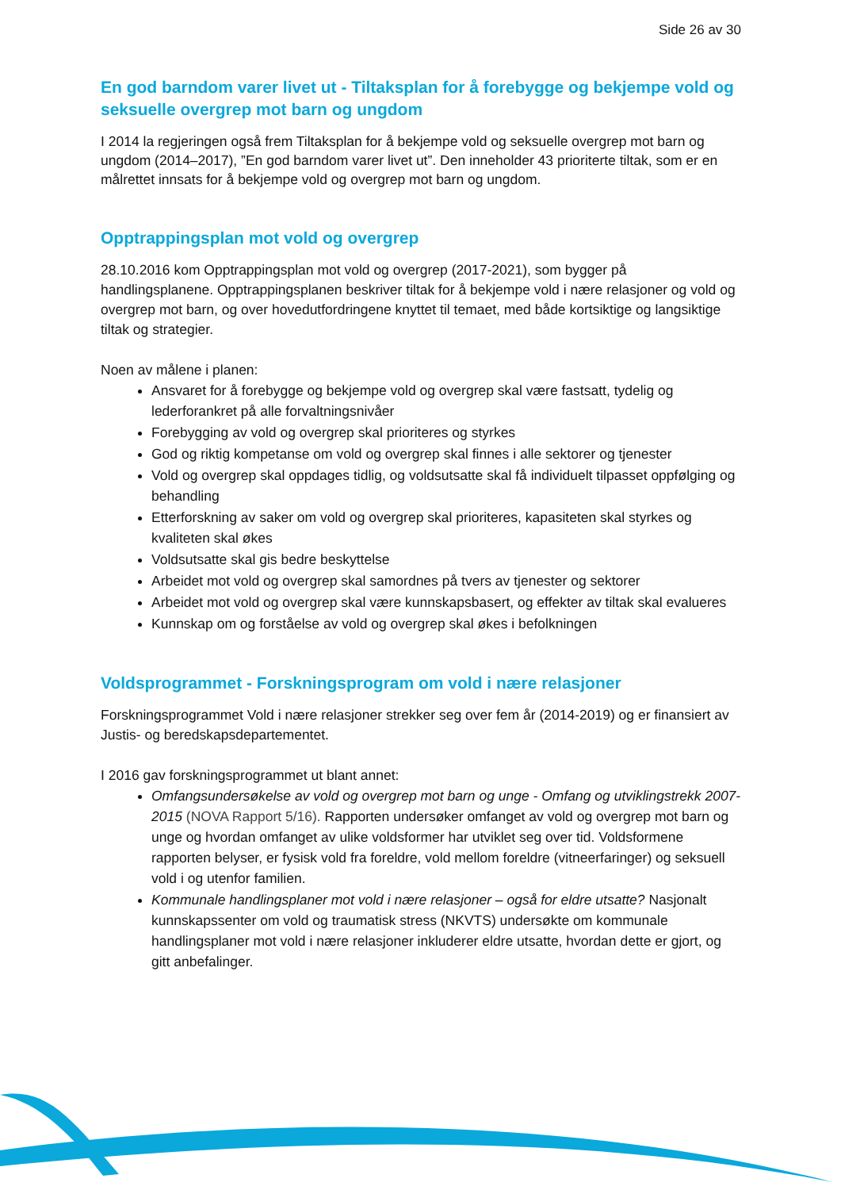Side 26 av 30
En god barndom varer livet ut - Tiltaksplan for å forebygge og bekjempe vold og seksuelle overgrep mot barn og ungdom
I 2014 la regjeringen også frem Tiltaksplan for å bekjempe vold og seksuelle overgrep mot barn og ungdom (2014–2017), ”En god barndom varer livet ut”. Den inneholder 43 prioriterte tiltak, som er en målrettet innsats for å bekjempe vold og overgrep mot barn og ungdom.
Opptrappingsplan mot vold og overgrep
28.10.2016 kom Opptrappingsplan mot vold og overgrep (2017-2021), som bygger på handlingsplanene. Opptrappingsplanen beskriver tiltak for å bekjempe vold i nære relasjoner og vold og overgrep mot barn, og over hovedutfordringene knyttet til temaet, med både kortsiktige og langsiktige tiltak og strategier.
Noen av målene i planen:
Ansvaret for å forebygge og bekjempe vold og overgrep skal være fastsatt, tydelig og lederforankret på alle forvaltningsnivåer
Forebygging av vold og overgrep skal prioriteres og styrkes
God og riktig kompetanse om vold og overgrep skal finnes i alle sektorer og tjenester
Vold og overgrep skal oppdages tidlig, og voldsutsatte skal få individuelt tilpasset oppfølging og behandling
Etterforskning av saker om vold og overgrep skal prioriteres, kapasiteten skal styrkes og kvaliteten skal økes
Voldsutsatte skal gis bedre beskyttelse
Arbeidet mot vold og overgrep skal samordnes på tvers av tjenester og sektorer
Arbeidet mot vold og overgrep skal være kunnskapsbasert, og effekter av tiltak skal evalueres
Kunnskap om og forståelse av vold og overgrep skal økes i befolkningen
Voldsprogrammet - Forskningsprogram om vold i nære relasjoner
Forskningsprogrammet Vold i nære relasjoner strekker seg over fem år (2014-2019) og er finansiert av Justis- og beredskapsdepartementet.
I 2016 gav forskningsprogrammet ut blant annet:
Omfangsundersøkelse av vold og overgrep mot barn og unge - Omfang og utviklingstrekk 2007-2015 (NOVA Rapport 5/16). Rapporten undersøker omfanget av vold og overgrep mot barn og unge og hvordan omfanget av ulike voldsformer har utviklet seg over tid. Voldsformene rapporten belyser, er fysisk vold fra foreldre, vold mellom foreldre (vitneerfaringer) og seksuell vold i og utenfor familien.
Kommunale handlingsplaner mot vold i nære relasjoner – også for eldre utsatte? Nasjonalt kunnskapssenter om vold og traumatisk stress (NKVTS) undersøkte om kommunale handlingsplaner mot vold i nære relasjoner inkluderer eldre utsatte, hvordan dette er gjort, og gitt anbefalinger.